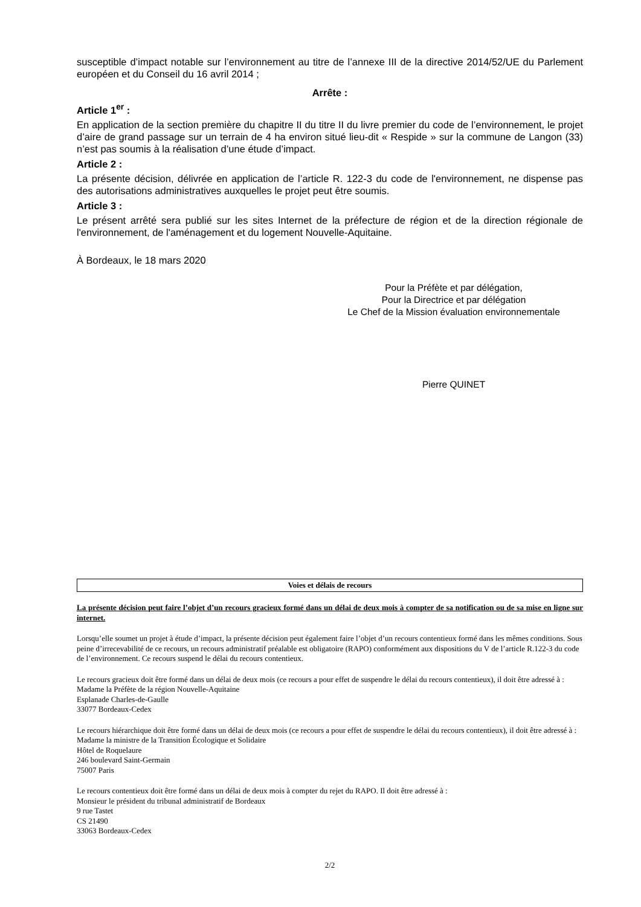susceptible d’impact notable sur l’environnement au titre de l’annexe III de la directive 2014/52/UE du Parlement européen et du Conseil du 16 avril 2014 ;
Arrête :
Article 1<sup>er</sup> :
En application de la section première du chapitre II du titre II du livre premier du code de l’environnement, le projet d’aire de grand passage sur un terrain de 4 ha environ situé lieu-dit « Respide » sur la commune de Langon (33) n’est pas soumis à la réalisation d’une étude d’impact.
Article 2 :
La présente décision, délivrée en application de l’article R. 122-3 du code de l'environnement, ne dispense pas des autorisations administratives auxquelles le projet peut être soumis.
Article 3 :
Le présent arrêté sera publié sur les sites Internet de la préfecture de région et de la direction régionale de l'environnement, de l'aménagement et du logement Nouvelle-Aquitaine.
À Bordeaux, le 18 mars 2020
Pour la Préfète et par délégation,
Pour la Directrice et par délégation
Le Chef de la Mission évaluation environnementale
Pierre QUINET
Voies et délais de recours
La présente décision peut faire l’objet d’un recours gracieux formé dans un délai de deux mois à compter de sa notification ou de sa mise en ligne sur internet.
Lorsqu’elle soumet un projet à étude d’impact, la présente décision peut également faire l’objet d’un recours contentieux formé dans les mêmes conditions. Sous peine d’irrecevabilité de ce recours, un recours administratif préalable est obligatoire (RAPO) conformément aux dispositions du V de l’article R.122-3 du code de l’environnement. Ce recours suspend le délai du recours contentieux.
Le recours gracieux doit être formé dans un délai de deux mois (ce recours a pour effet de suspendre le délai du recours contentieux), il doit être adressé à :
Madame la Préfète de la région Nouvelle-Aquitaine
Esplanade Charles-de-Gaulle
33077 Bordeaux-Cedex
Le recours hiérarchique doit être formé dans un délai de deux mois (ce recours a pour effet de suspendre le délai du recours contentieux), il doit être adressé à :
Madame la ministre de la Transition Écologique et Solidaire
Hôtel de Roquelaure
246 boulevard Saint-Germain
75007 Paris
Le recours contentieux doit être formé dans un délai de deux mois à compter du rejet du RAPO. Il doit être adressé à :
Monsieur le président du tribunal administratif de Bordeaux
9 rue Tastet
CS 21490
33063 Bordeaux-Cedex
2/2